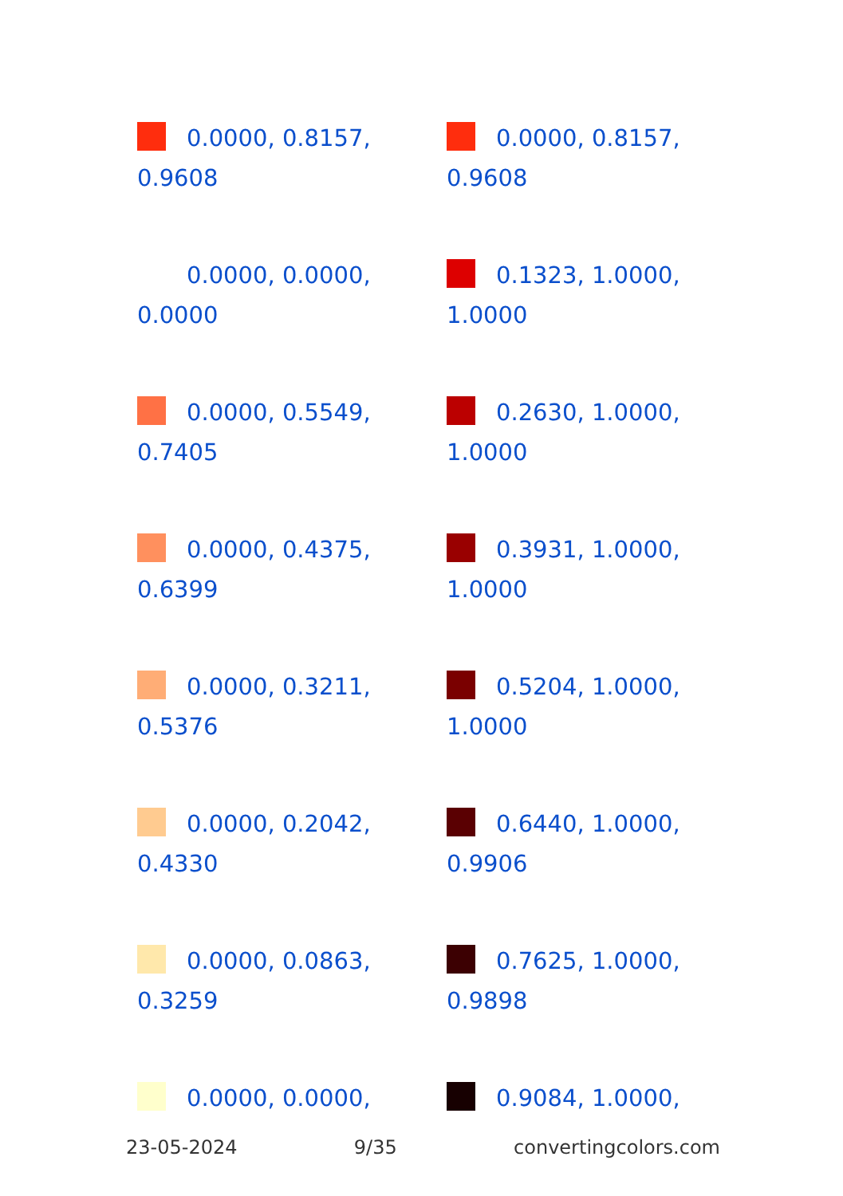0.0000, 0.8157, 0.9608
0.0000, 0.8157, 0.9608
0.0000, 0.0000, 0.0000
0.1323, 1.0000, 1.0000
0.0000, 0.5549, 0.7405
0.2630, 1.0000, 1.0000
0.0000, 0.4375, 0.6399
0.3931, 1.0000, 1.0000
0.0000, 0.3211, 0.5376
0.5204, 1.0000, 1.0000
0.0000, 0.2042, 0.4330
0.6440, 1.0000, 0.9906
0.0000, 0.0863, 0.3259
0.7625, 1.0000, 0.9898
0.0000, 0.0000,
0.9084, 1.0000,
23-05-2024 9/35 convertingcolors.com